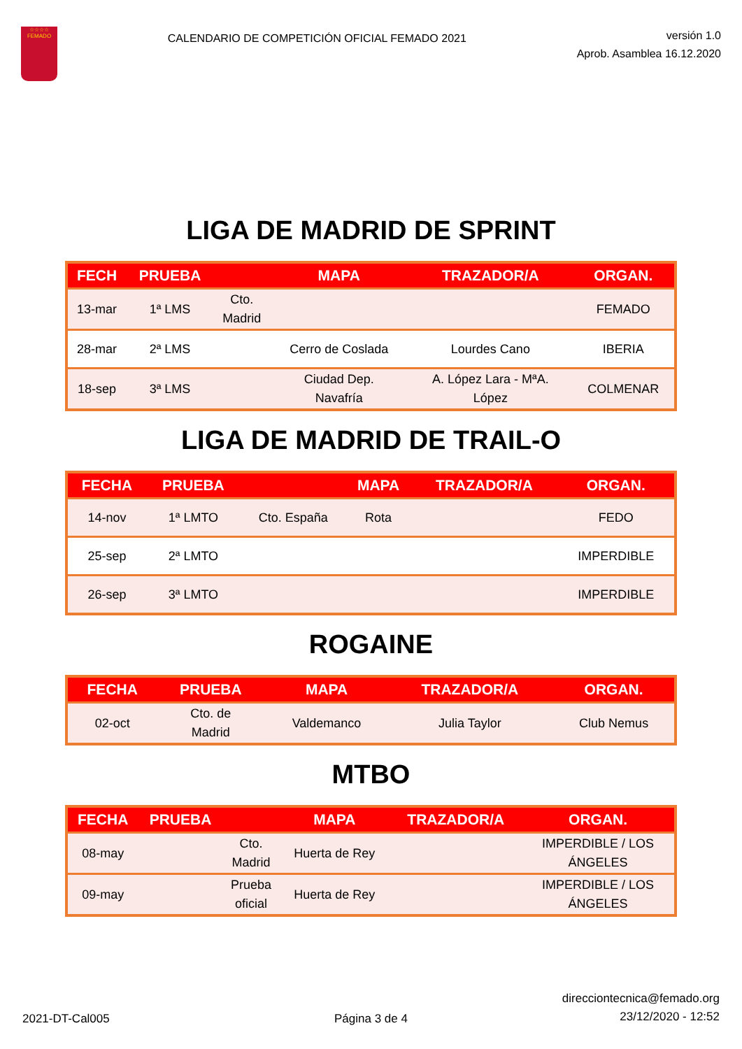☆☆☆☆
FEMADO
CALENDARIO DE COMPETICIÓN OFICIAL FEMADO 2021
versión 1.0
Aprob. Asamblea 16.12.2020
LIGA DE MADRID DE SPRINT
| FECH | PRUEBA | | MAPA | TRAZADOR/A | ORGAN. |
| --- | --- | --- | --- | --- | --- |
| 13-mar | 1ª LMS | Cto. Madrid | | | FEMADO |
| 28-mar | 2ª LMS | | Cerro de Coslada | Lourdes Cano | IBERIA |
| 18-sep | 3ª LMS | | Ciudad Dep. Navafría | A. López Lara - MªA. López | COLMENAR |
LIGA DE MADRID DE TRAIL-O
| FECHA | PRUEBA | | MAPA | TRAZADOR/A | ORGAN. |
| --- | --- | --- | --- | --- | --- |
| 14-nov | 1ª LMTO | Cto. España | Rota | | FEDO |
| 25-sep | 2ª LMTO | | | | IMPERDIBLE |
| 26-sep | 3ª LMTO | | | | IMPERDIBLE |
ROGAINE
| FECHA | PRUEBA | | MAPA | TRAZADOR/A | ORGAN. |
| --- | --- | --- | --- | --- | --- |
| 02-oct | Cto. de Madrid | | Valdemanco | Julia Taylor | Club Nemus |
MTBO
| FECHA | PRUEBA | | MAPA | TRAZADOR/A | ORGAN. |
| --- | --- | --- | --- | --- | --- |
| 08-may | | Cto. Madrid | Huerta de Rey | | IMPERDIBLE / LOS ÁNGELES |
| 09-may | | Prueba oficial | Huerta de Rey | | IMPERDIBLE / LOS ÁNGELES |
2021-DT-Cal005
Página 3 de 4
direcciontecnica@femado.org
23/12/2020 - 12:52